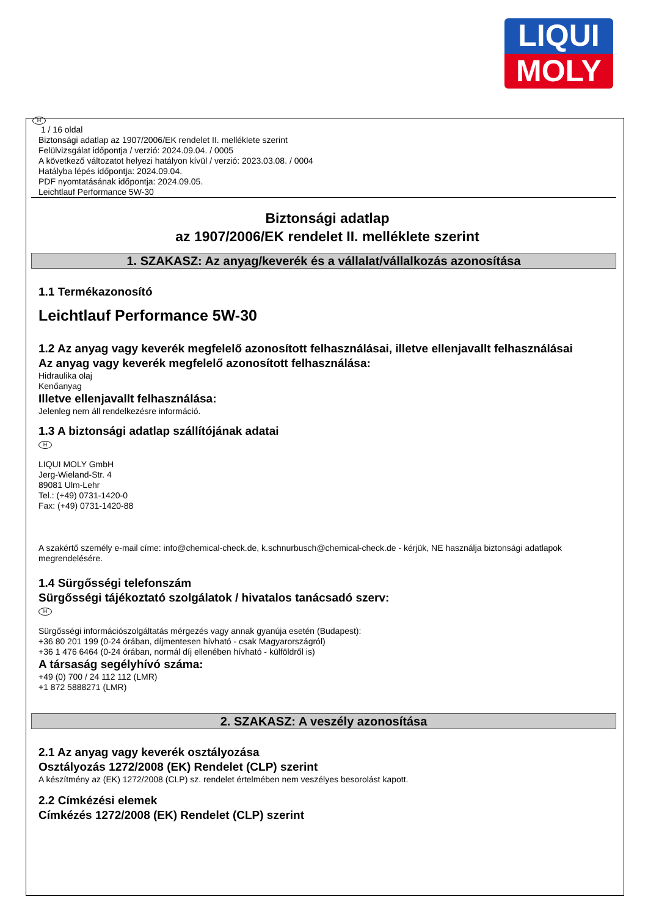LIQUI
MOLY
H
1 / 16 oldal
Biztonsági adatlap az 1907/2006/EK rendelet II. melléklete szerint
Felülvizsgálat időpontja / verzió: 2024.09.04. / 0005
A következő változatot helyezi hatályon kívül / verzió: 2023.03.08. / 0004
Hatályba lépés időpontja: 2024.09.04.
PDF nyomtatásának időpontja: 2024.09.05.
Leichtlauf Performance 5W-30
Biztonsági adatlap
az 1907/2006/EK rendelet II. melléklete szerint
1. SZAKASZ: Az anyag/keverék és a vállalat/vállalkozás azonosítása
1.1 Termékazonosító
Leichtlauf Performance 5W-30
1.2 Az anyag vagy keverék megfelelő azonosított felhasználásai, illetve ellenjavallt felhasználásai
Az anyag vagy keverék megfelelő azonosított felhasználása:
Hidraulika olaj
Kenőanyag
Illetve ellenjavallt felhasználása:
Jelenleg nem áll rendelkezésre információ.
1.3 A biztonsági adatlap szállítójának adatai
H
LIQUI MOLY GmbH
Jerg-Wieland-Str. 4
89081 Ulm-Lehr
Tel.: (+49) 0731-1420-0
Fax: (+49) 0731-1420-88
A szakértő személy e-mail címe: info@chemical-check.de, k.schnurbusch@chemical-check.de - kérjük, NE használja biztonsági adatlapok megrendelésére.
1.4 Sürgősségi telefonszám
Sürgősségi tájékoztató szolgálatok / hivatalos tanácsadó szerv:
H
Sürgősségi információszolgáltatás mérgezés vagy annak gyanúja esetén (Budapest):
+36 80 201 199 (0-24 órában, díjmentesen hívható - csak Magyarországról)
+36 1 476 6464 (0-24 órában, normál díj ellenében hívható - külföldről is)
A társaság segélyhívó száma:
+49 (0) 700 / 24 112 112 (LMR)
+1 872 5888271 (LMR)
2. SZAKASZ: A veszély azonosítása
2.1 Az anyag vagy keverék osztályozása
Osztályozás 1272/2008 (EK) Rendelet (CLP) szerint
A készítmény az (EK) 1272/2008 (CLP) sz. rendelet értelmében nem veszélyes besorolást kapott.
2.2 Címkézési elemek
Címkézés 1272/2008 (EK) Rendelet (CLP) szerint